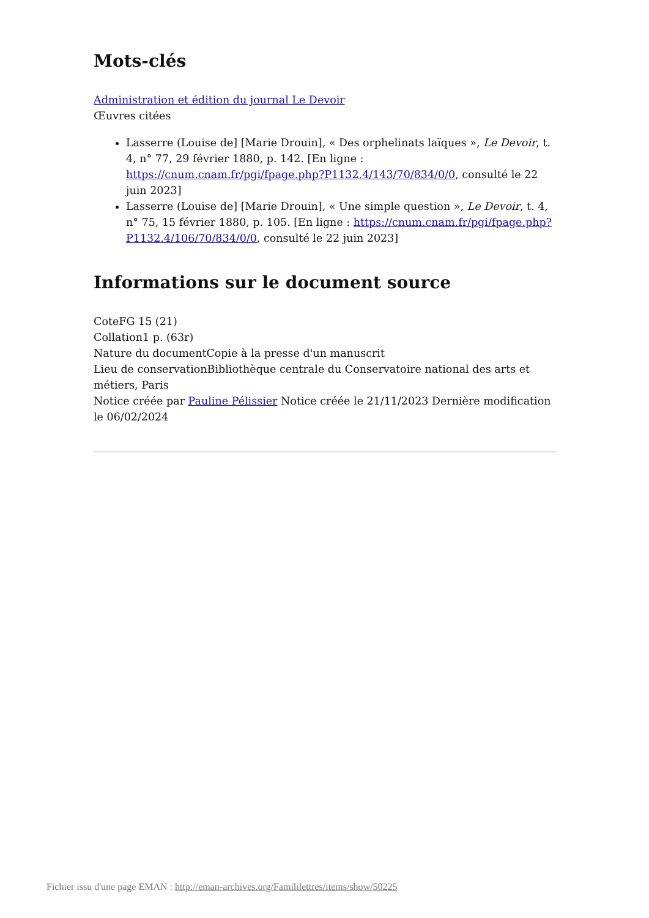Mots-clés
Administration et édition du journal Le Devoir
Œuvres citées
Lasserre (Louise de] [Marie Drouin], « Des orphelinats laïques », Le Devoir, t. 4, n° 77, 29 février 1880, p. 142. [En ligne : https://cnum.cnam.fr/pgi/fpage.php?P1132.4/143/70/834/0/0, consulté le 22 juin 2023]
Lasserre (Louise de] [Marie Drouin], « Une simple question », Le Devoir, t. 4, n° 75, 15 février 1880, p. 105. [En ligne : https://cnum.cnam.fr/pgi/fpage.php?P1132.4/106/70/834/0/0, consulté le 22 juin 2023]
Informations sur le document source
CoteFG 15 (21)
Collation1 p. (63r)
Nature du documentCopie à la presse d'un manuscrit
Lieu de conservationBibliothèque centrale du Conservatoire national des arts et métiers, Paris
Notice créée par Pauline Pélissier Notice créée le 21/11/2023 Dernière modification le 06/02/2024
Fichier issu d'une page EMAN : http://eman-archives.org/Famililettres/items/show/50225